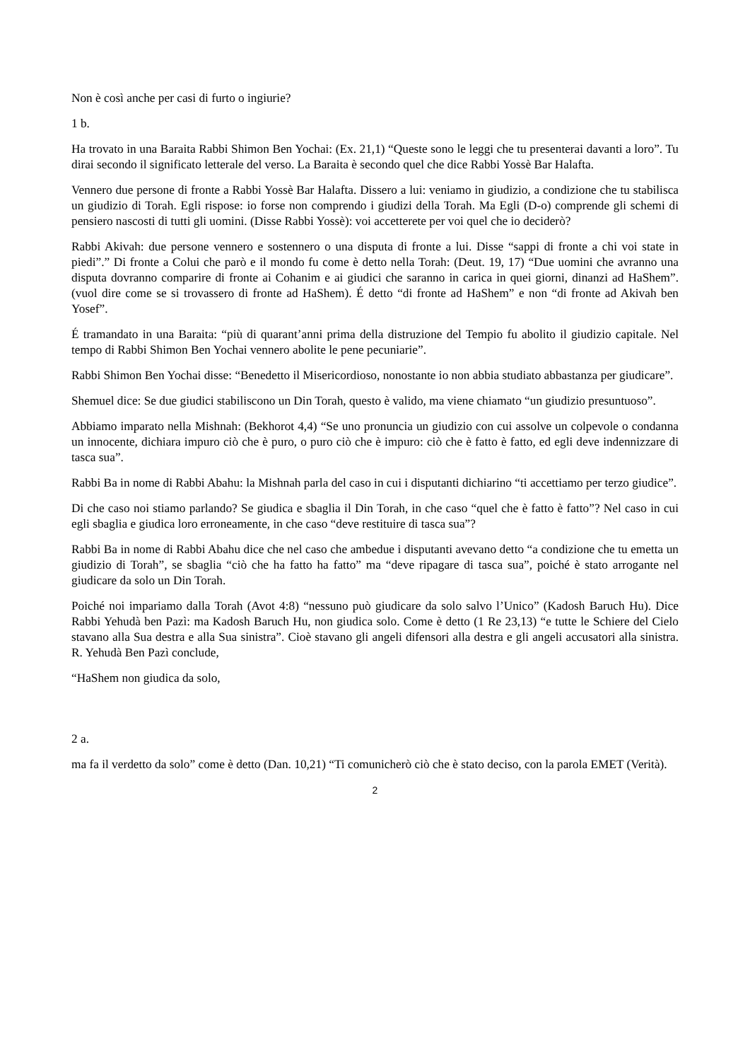Non è così anche per casi di furto o ingiurie?
1 b.
Ha trovato in una Baraita Rabbi Shimon Ben Yochai: (Ex. 21,1) “Queste sono le leggi che tu presenterai davanti a loro”. Tu dirai secondo il significato letterale del verso. La Baraita è secondo quel che dice Rabbi Yossè Bar Halafta.
Vennero due persone di fronte a Rabbi Yossè Bar Halafta. Dissero a lui: veniamo in giudizio, a condizione che tu stabilisca un giudizio di Torah. Egli rispose: io forse non comprendo i giudizi della Torah. Ma Egli (D-o) comprende gli schemi di pensiero nascosti di tutti gli uomini. (Disse Rabbi Yossè): voi accetterete per voi quel che io deciderò?
Rabbi Akivah: due persone vennero e sostennero o una disputa di fronte a lui. Disse “sappi di fronte a chi voi state in piedi”.” Di fronte a Colui che parò e il mondo fu come è detto nella Torah: (Deut. 19, 17) “Due uomini che avranno una disputa dovranno comparire di fronte ai Cohanim e ai giudici che saranno in carica in quei giorni, dinanzi ad HaShem”. (vuol dire come se si trovassero di fronte ad HaShem). É detto “di fronte ad HaShem” e non “di fronte ad Akivah ben Yosef”.
É tramandato in una Baraita: “più di quarant’anni prima della distruzione del Tempio fu abolito il giudizio capitale. Nel tempo di Rabbi Shimon Ben Yochai vennero abolite le pene pecuniarie”.
Rabbi Shimon Ben Yochai disse: “Benedetto il Misericordioso, nonostante io non abbia studiato abbastanza per giudicare”.
Shemuel dice: Se due giudici stabiliscono un Din Torah, questo è valido, ma viene chiamato “un giudizio presuntuoso”.
Abbiamo imparato nella Mishnah: (Bekhorot 4,4) “Se uno pronuncia un giudizio con cui assolve un colpevole o condanna un innocente, dichiara impuro ciò che è puro, o puro ciò che è impuro: ciò che è fatto è fatto, ed egli deve indennizzare di tasca sua”.
Rabbi Ba in nome di Rabbi Abahu: la Mishnah parla del caso in cui i disputanti dichiarino “ti accettiamo per terzo giudice”.
Di che caso noi stiamo parlando? Se giudica e sbaglia il Din Torah, in che caso “quel che è fatto è fatto”? Nel caso in cui egli sbaglia e giudica loro erroneamente, in che caso “deve restituire di tasca sua”?
Rabbi Ba in nome di Rabbi Abahu dice che nel caso che ambedue i disputanti avevano detto “a condizione che tu emetta un giudizio di Torah”, se sbaglia “ciò che ha fatto ha fatto” ma “deve ripagare di tasca sua”, poiché è stato arrogante nel giudicare da solo un Din Torah.
Poiché noi impariamo dalla Torah (Avot 4:8) “nessuno può giudicare da solo salvo l’Unico” (Kadosh Baruch Hu). Dice Rabbi Yehudà ben Pazì: ma Kadosh Baruch Hu, non giudica solo. Come è detto (1 Re 23,13) “e tutte le Schiere del Cielo stavano alla Sua destra e alla Sua sinistra”. Cioè stavano gli angeli difensori alla destra e gli angeli accusatori alla sinistra. R. Yehudà Ben Pazì conclude,
“HaShem non giudica da solo,
2 a.
ma fa il verdetto da solo” come è detto (Dan. 10,21) “Ti comunicherò ciò che è stato deciso, con la parola EMET (Verità).
2